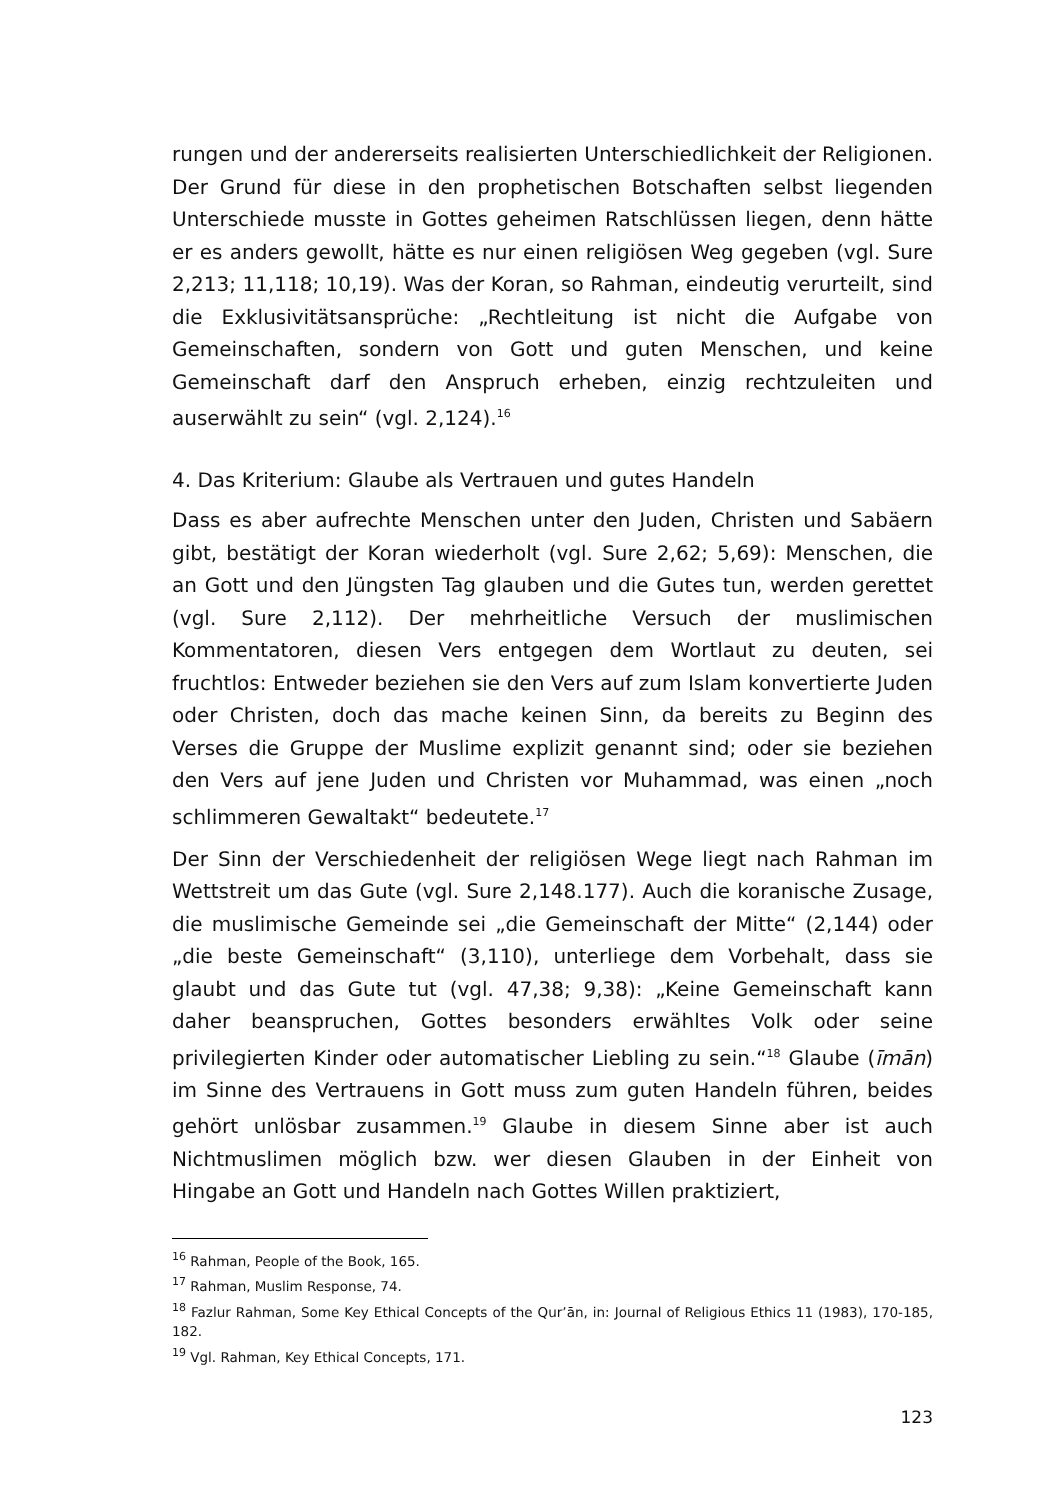rungen und der andererseits realisierten Unterschiedlichkeit der Religionen. Der Grund für diese in den prophetischen Botschaften selbst liegenden Unterschiede musste in Gottes geheimen Ratschlüssen liegen, denn hätte er es anders gewollt, hätte es nur einen religiösen Weg gegeben (vgl. Sure 2,213; 11,118; 10,19). Was der Koran, so Rahman, eindeutig verurteilt, sind die Exklusivitätsansprüche: „Rechtleitung ist nicht die Aufgabe von Gemeinschaften, sondern von Gott und guten Menschen, und keine Gemeinschaft darf den Anspruch erheben, einzig rechtzuleiten und auserwählt zu sein“ (vgl. 2,124).<sup>16</sup>
4. Das Kriterium: Glaube als Vertrauen und gutes Handeln
Dass es aber aufrechte Menschen unter den Juden, Christen und Sabäern gibt, bestätigt der Koran wiederholt (vgl. Sure 2,62; 5,69): Menschen, die an Gott und den Jüngsten Tag glauben und die Gutes tun, werden gerettet (vgl. Sure 2,112). Der mehrheitliche Versuch der muslimischen Kommentatoren, diesen Vers entgegen dem Wortlaut zu deuten, sei fruchtlos: Entweder beziehen sie den Vers auf zum Islam konvertierte Juden oder Christen, doch das mache keinen Sinn, da bereits zu Beginn des Verses die Gruppe der Muslime explizit genannt sind; oder sie beziehen den Vers auf jene Juden und Christen vor Muhammad, was einen „noch schlimmeren Gewaltakt“ bedeutete.<sup>17</sup>
Der Sinn der Verschiedenheit der religiösen Wege liegt nach Rahman im Wettstreit um das Gute (vgl. Sure 2,148.177). Auch die koranische Zusage, die muslimische Gemeinde sei „die Gemeinschaft der Mitte“ (2,144) oder „die beste Gemeinschaft“ (3,110), unterliege dem Vorbehalt, dass sie glaubt und das Gute tut (vgl. 47,38; 9,38): „Keine Gemeinschaft kann daher beanspruchen, Gottes besonders erwähltes Volk oder seine privilegierten Kinder oder automatischer Liebling zu sein.“<sup>18</sup> Glaube (īmān) im Sinne des Vertrauens in Gott muss zum guten Handeln führen, beides gehört unlösbar zusammen.<sup>19</sup> Glaube in diesem Sinne aber ist auch Nichtmuslimen möglich bzw. wer diesen Glauben in der Einheit von Hingabe an Gott und Handeln nach Gottes Willen praktiziert,
<sup>16</sup> Rahman, People of the Book, 165.
<sup>17</sup> Rahman, Muslim Response, 74.
<sup>18</sup> Fazlur Rahman, Some Key Ethical Concepts of the Qur’ān, in: Journal of Religious Ethics 11 (1983), 170-185, 182.
<sup>19</sup> Vgl. Rahman, Key Ethical Concepts, 171.
123